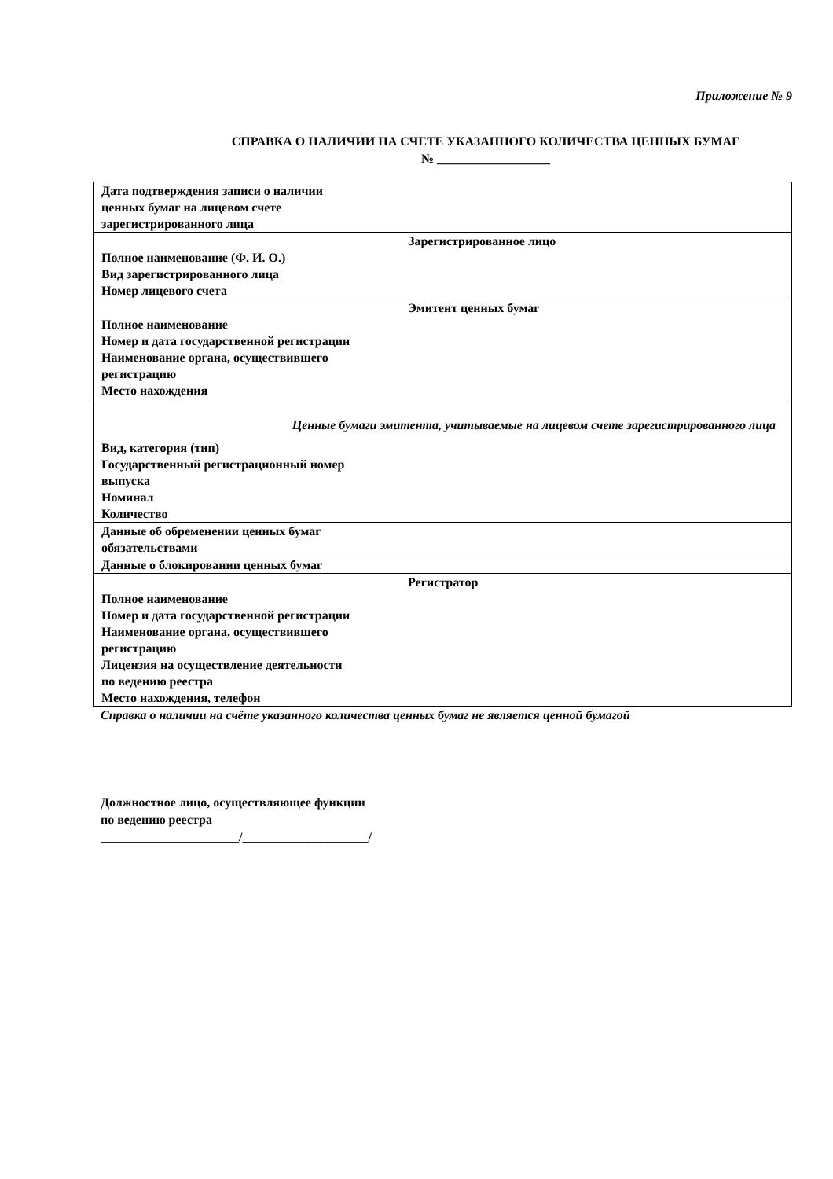Приложение № 9
СПРАВКА О НАЛИЧИИ НА СЧЕТЕ УКАЗАННОГО КОЛИЧЕСТВА ЦЕННЫХ БУМАГ
№ __________________
| Дата подтверждения записи о наличии ценных бумаг на лицевом счете зарегистрированного лица |
| Зарегистрированное лицо Полное наименование (Ф. И. О.) Вид зарегистрированного лица Номер лицевого счета |
| Эмитент ценных бумаг Полное наименование Номер и дата государственной регистрации Наименование органа, осуществившего регистрацию Место нахождения |
| Ценные бумаги эмитента, учитываемые на лицевом счете зарегистрированного лица Вид, категория (тип) Государственный регистрационный номер выпуска Номинал Количество |
| Данные об обременении ценных бумаг обязательствами |
| Данные о блокировании ценных бумаг |
| Регистратор Полное наименование Номер и дата государственной регистрации Наименование органа, осуществившего регистрацию Лицензия на осуществление деятельности по ведению реестра Место нахождения, телефон |
Справка о наличии на счёте указанного количества ценных бумаг не является ценной бумагой
Должностное лицо, осуществляющее функции
по ведению реестра
______________________/____________________/